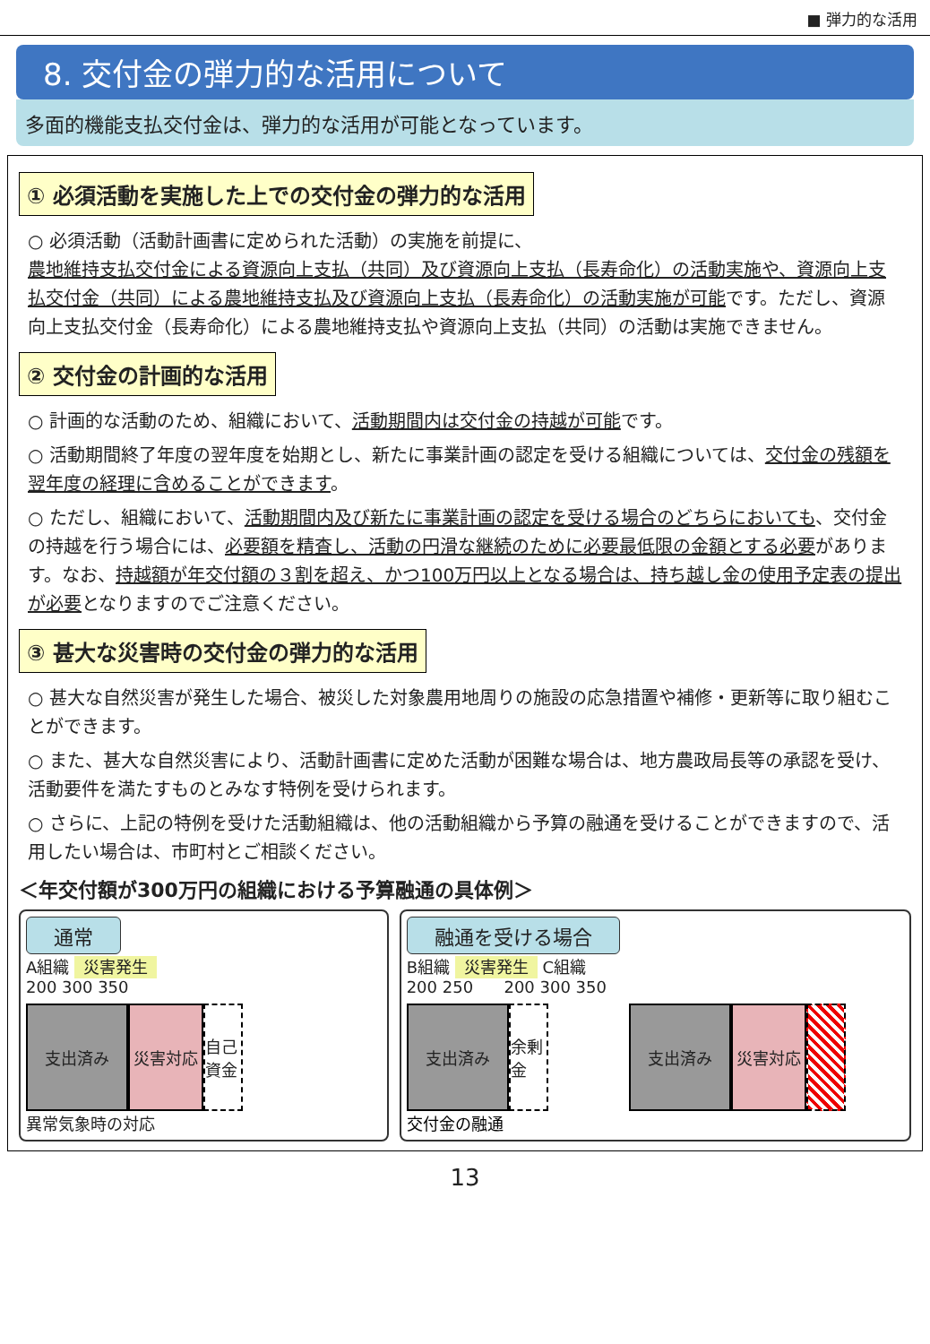■ 弾力的な活用
8. 交付金の弾力的な活用について
多面的機能支払交付金は、弾力的な活用が可能となっています。
① 必須活動を実施した上での交付金の弾力的な活用
○ 必須活動（活動計画書に定められた活動）の実施を前提に、
農地維持支払交付金による資源向上支払（共同）及び資源向上支払（長寿命化）の活動実施や、資源向上支払交付金（共同）による農地維持支払及び資源向上支払（長寿命化）の活動実施が可能です。ただし、資源向上支払交付金（長寿命化）による農地維持支払や資源向上支払（共同）の活動は実施できません。
② 交付金の計画的な活用
○ 計画的な活動のため、組織において、活動期間内は交付金の持越が可能です。
○ 活動期間終了年度の翌年度を始期とし、新たに事業計画の認定を受ける組織については、交付金の残額を翌年度の経理に含めることができます。
○ ただし、組織において、活動期間内及び新たに事業計画の認定を受ける場合のどちらにおいても、交付金の持越を行う場合には、必要額を精査し、活動の円滑な継続のために必要最低限の金額とする必要があります。なお、持越額が年交付額の３割を超え、かつ100万円以上となる場合は、持ち越し金の使用予定表の提出が必要となりますのでご注意ください。
③ 甚大な災害時の交付金の弾力的な活用
○ 甚大な自然災害が発生した場合、被災した対象農用地周りの施設の応急措置や補修・更新等に取り組むことができます。
○ また、甚大な自然災害により、活動計画書に定めた活動が困難な場合は、地方農政局長等の承認を受け、活動要件を満たすものとみなす特例を受けられます。
○ さらに、上記の特例を受けた活動組織は、他の活動組織から予算の融通を受けることができますので、活用したい場合は、市町村とご相談ください。
＜年交付額が300万円の組織における予算融通の具体例＞
通常
A組織 災害発生
200 300 350
支出済み 災害対応 自己資金
異常気象時の対応
融通を受ける場合
B組織 災害発生 C組織
200 250 200 300 350
支出済み 余剰金
支出済み 災害対応
交付金の融通
13